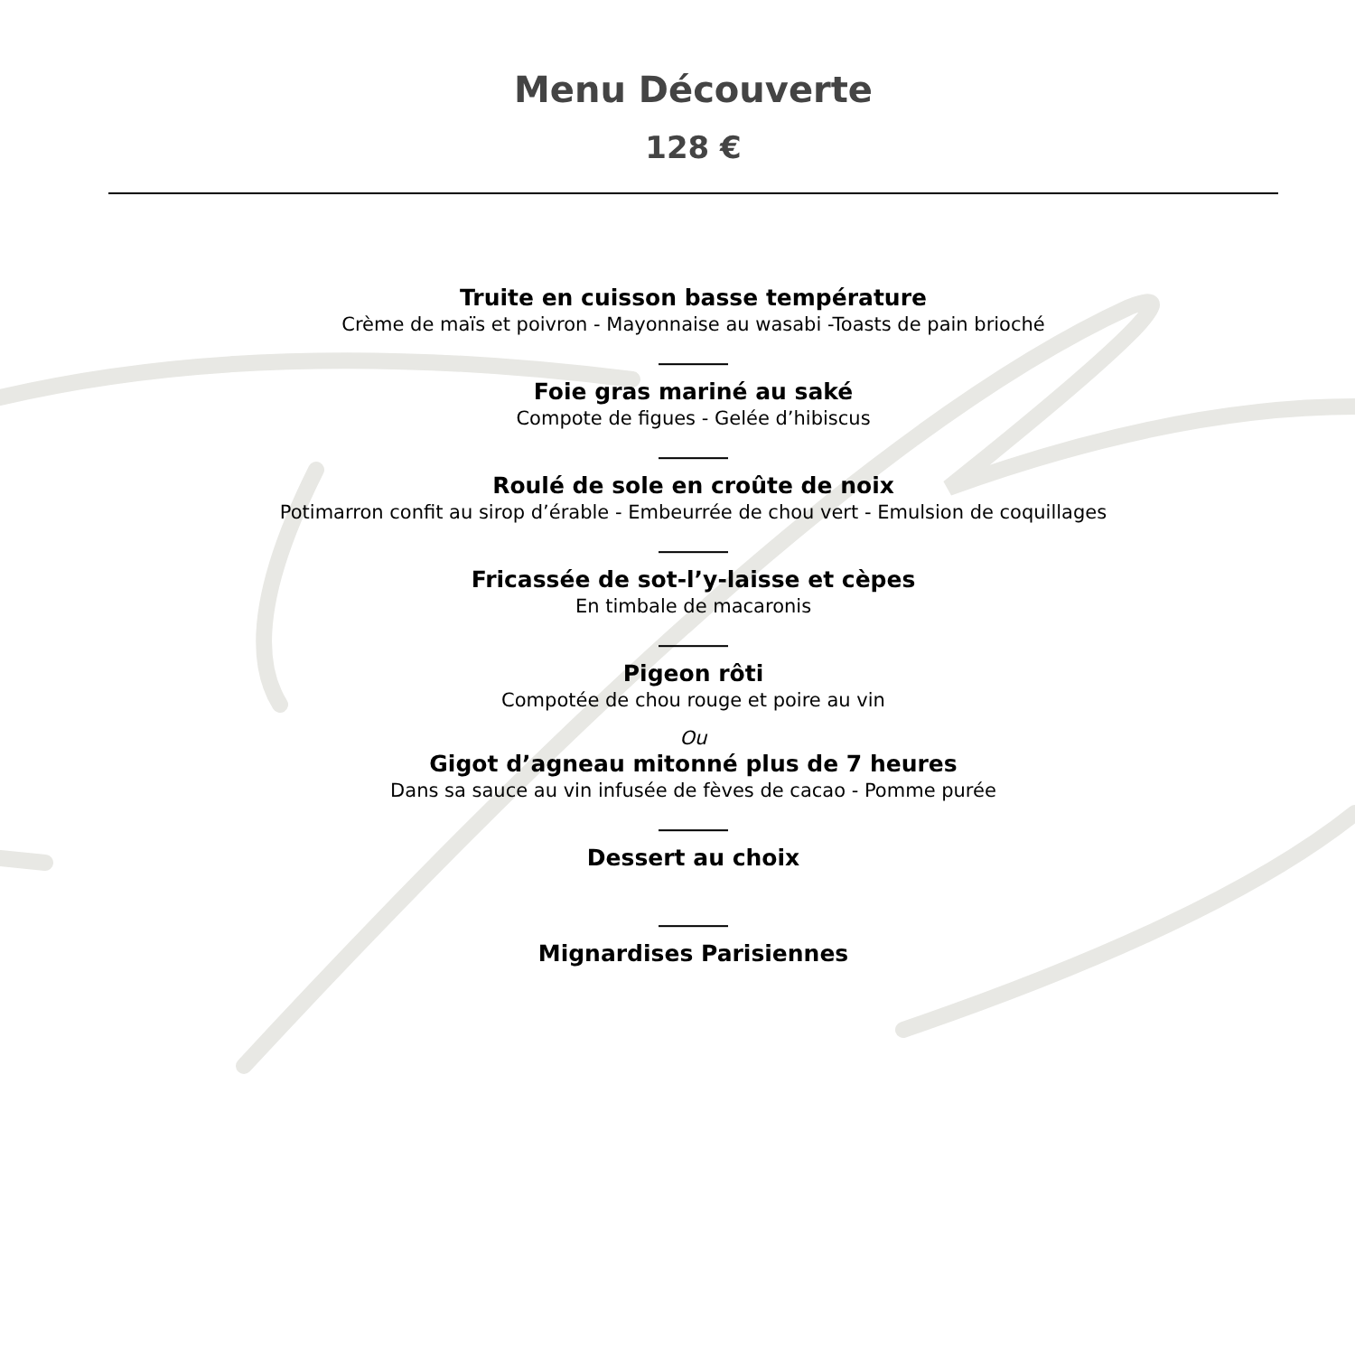Menu Découverte
128 €
Truite en cuisson basse température
Crème de maïs et poivron - Mayonnaise au wasabi -Toasts de pain brioché
_______
Foie gras mariné au saké
Compote de figues - Gelée d’hibiscus
_______
Roulé de sole en croûte de noix
Potimarron confit au sirop d’érable - Embeurrée de chou vert - Emulsion de coquillages
_______
Fricassée de sot-l’y-laisse et cèpes
En timbale de macaronis
_______
Pigeon rôti
Compotée de chou rouge et poire au vin
Ou
Gigot d’agneau mitonné plus de 7 heures
Dans sa sauce au vin infusée de fèves de cacao - Pomme purée
_______
Dessert au choix
_______
Mignardises Parisiennes